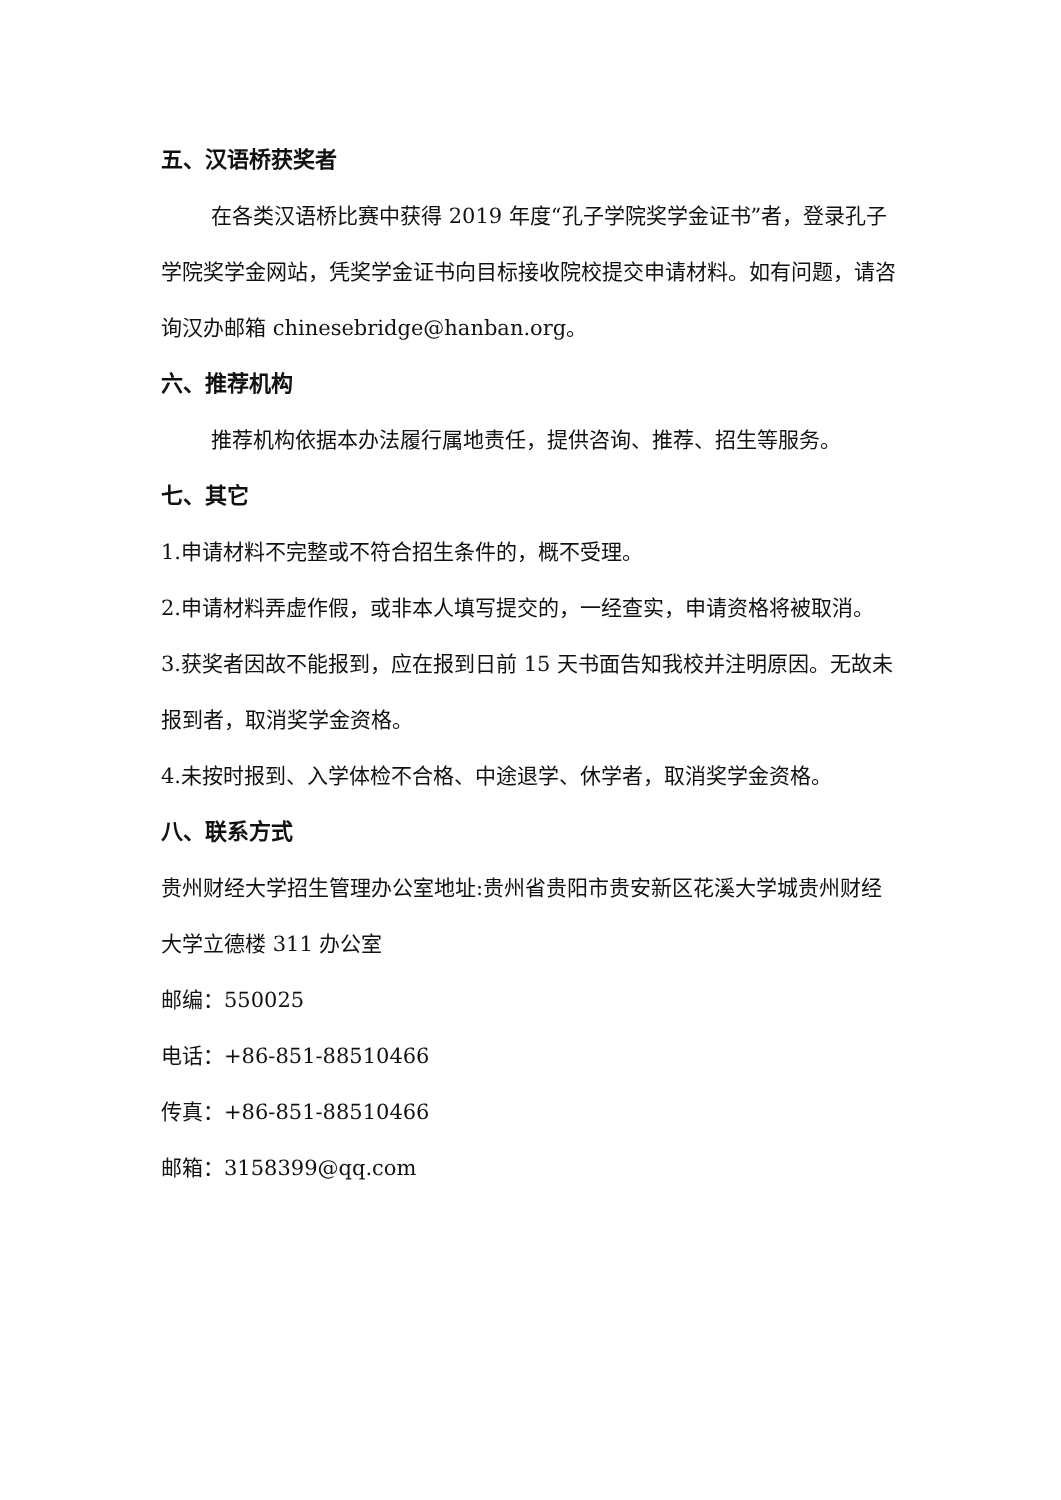五、汉语桥获奖者
在各类汉语桥比赛中获得 2019 年度“孔子学院奖学金证书”者，登录孔子学院奖学金网站，凭奖学金证书向目标接收院校提交申请材料。如有问题，请咨询汉办邮箱 chinesebridge@hanban.org。
六、推荐机构
推荐机构依据本办法履行属地责任，提供咨询、推荐、招生等服务。
七、其它
1.申请材料不完整或不符合招生条件的，概不受理。
2.申请材料弄虚作假，或非本人填写提交的，一经查实，申请资格将被取消。
3.获奖者因故不能报到，应在报到日前 15 天书面告知我校并注明原因。无故未报到者，取消奖学金资格。
4.未按时报到、入学体检不合格、中途退学、休学者，取消奖学金资格。
八、联系方式
贵州财经大学招生管理办公室地址:贵州省贵阳市贵安新区花溪大学城贵州财经大学立德楼 311 办公室
邮编：550025
电话：+86-851-88510466
传真：+86-851-88510466
邮箱：3158399@qq.com